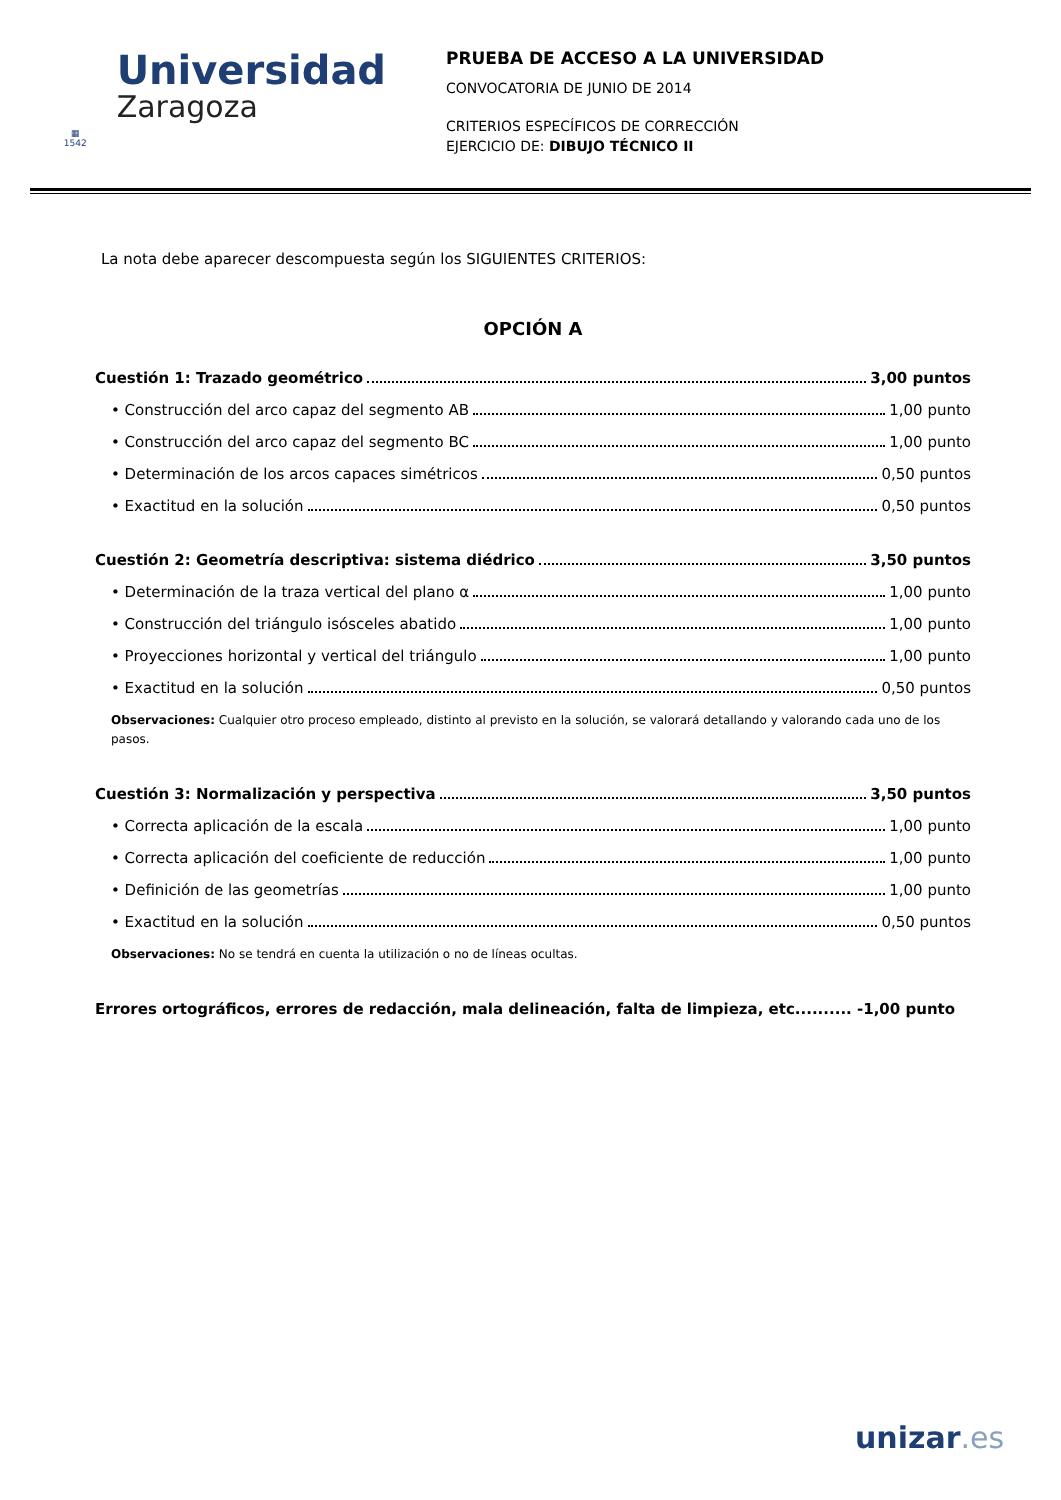▦
1542
Universidad
Zaragoza
PRUEBA DE ACCESO A LA UNIVERSIDAD
CONVOCATORIA DE JUNIO DE 2014
CRITERIOS ESPECÍFICOS DE CORRECCIÓN
EJERCICIO DE: DIBUJO TÉCNICO II
La nota debe aparecer descompuesta según los SIGUIENTES CRITERIOS:
OPCIÓN A
Cuestión 1: Trazado geométrico 3,00 puntos
• Construcción del arco capaz del segmento AB 1,00 punto
• Construcción del arco capaz del segmento BC 1,00 punto
• Determinación de los arcos capaces simétricos 0,50 puntos
• Exactitud en la solución 0,50 puntos
Cuestión 2: Geometría descriptiva: sistema diédrico 3,50 puntos
• Determinación de la traza vertical del plano α 1,00 punto
• Construcción del triángulo isósceles abatido 1,00 punto
• Proyecciones horizontal y vertical del triángulo 1,00 punto
• Exactitud en la solución 0,50 puntos
Observaciones: Cualquier otro proceso empleado, distinto al previsto en la solución, se valorará detallando y valorando cada uno de los pasos.
Cuestión 3: Normalización y perspectiva 3,50 puntos
• Correcta aplicación de la escala 1,00 punto
• Correcta aplicación del coeficiente de reducción 1,00 punto
• Definición de las geometrías 1,00 punto
• Exactitud en la solución 0,50 puntos
Observaciones: No se tendrá en cuenta la utilización o no de líneas ocultas.
Errores ortográficos, errores de redacción, mala delineación, falta de limpieza, etc.......... -1,00 punto
unizar.es